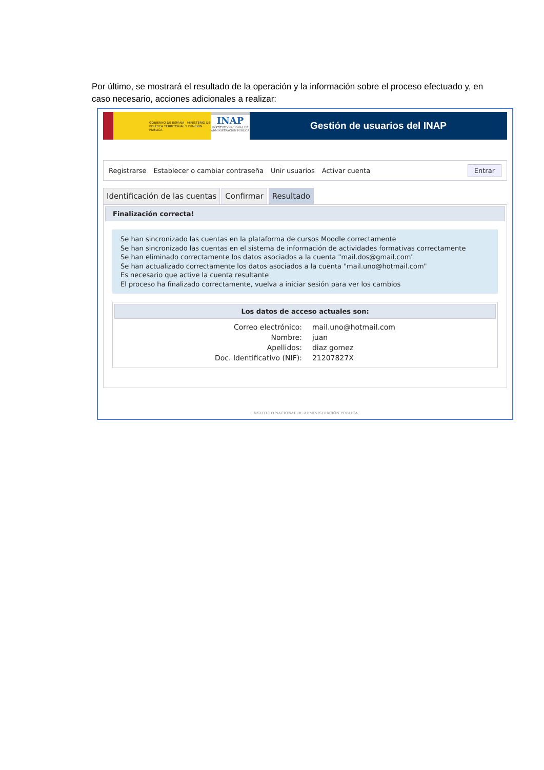Por último, se mostrará el resultado de la operación y la información sobre el proceso efectuado y, en caso necesario, acciones adicionales a realizar:
GOBIERNO DE ESPAÑA MINISTERIO DE POLÍTICA TERRITORIAL Y FUNCIÓN PÚBLICA
INAP
INSTITUTO NACIONAL DE ADMINISTRACIÓN PÚBLICA
Gestión de usuarios del INAP
Registrarse Establecer o cambiar contraseña Unir usuarios Activar cuenta Entrar
Identificación de las cuentas Confirmar Resultado
Finalización correcta!
Se han sincronizado las cuentas en la plataforma de cursos Moodle correctamente
Se han sincronizado las cuentas en el sistema de información de actividades formativas correctamente
Se han eliminado correctamente los datos asociados a la cuenta "mail.dos@gmail.com"
Se han actualizado correctamente los datos asociados a la cuenta "mail.uno@hotmail.com"
Es necesario que active la cuenta resultante
El proceso ha finalizado correctamente, vuelva a iniciar sesión para ver los cambios
Los datos de acceso actuales son:
| Correo electrónico: | mail.uno@hotmail.com |
| Nombre: | juan |
| Apellidos: | diaz gomez |
| Doc. Identificativo (NIF): | 21207827X |
INSTITUTO NACIONAL DE ADMINISTRACIÓN PÚBLICA